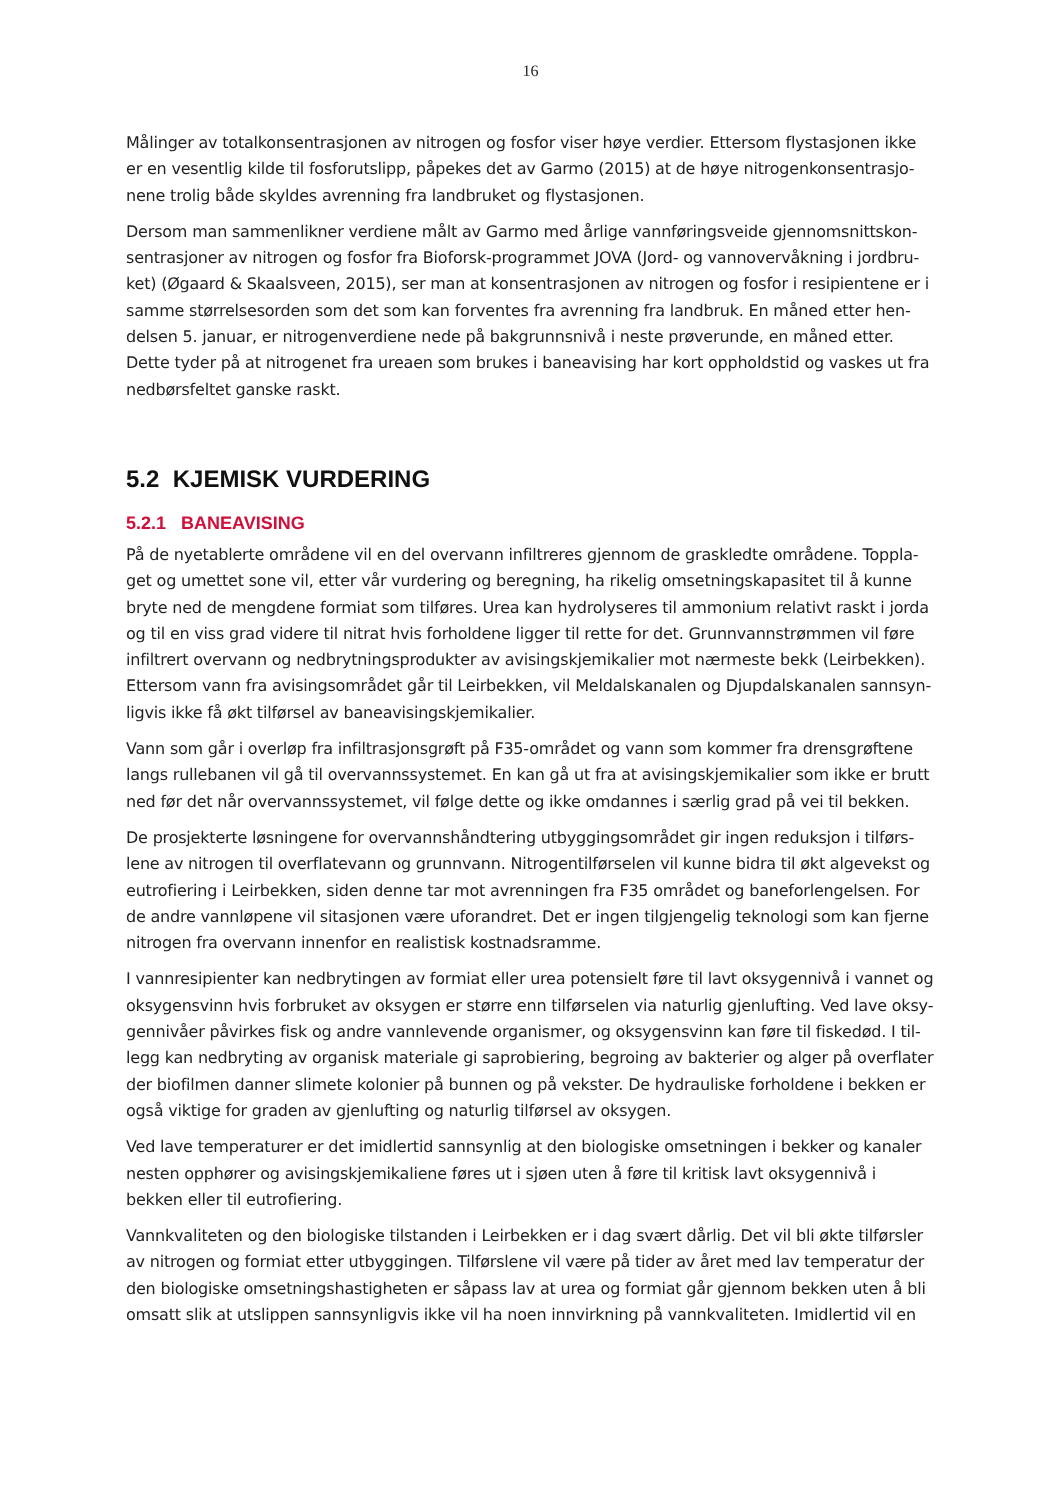16
Målinger av totalkonsentrasjonen av nitrogen og fosfor viser høye verdier. Ettersom flystasjonen ikke er en vesentlig kilde til fosforutslipp, påpekes det av Garmo (2015) at de høye nitrogenkonsentrasjo­nene trolig både skyldes avrenning fra landbruket og flystasjonen.
Dersom man sammenlikner verdiene målt av Garmo med årlige vannføringsveide gjennomsnittskon­sentrasjoner av nitrogen og fosfor fra Bioforsk-programmet JOVA (Jord- og vannovervåkning i jordbru­ket) (Øgaard & Skaalsveen, 2015), ser man at konsentrasjonen av nitrogen og fosfor i resipientene er i samme størrelsesorden som det som kan forventes fra avrenning fra landbruk. En måned etter hen­delsen 5. januar, er nitrogenverdiene nede på bakgrunnsnivå i neste prøverunde, en måned etter. Dette tyder på at nitrogenet fra ureaen som brukes i baneavising har kort oppholdstid og vaskes ut fra nedbørsfeltet ganske raskt.
5.2 KJEMISK VURDERING
5.2.1 BANEAVISING
På de nyetablerte områdene vil en del overvann infiltreres gjennom de graskledte områdene. Toppla­get og umettet sone vil, etter vår vurdering og beregning, ha rikelig omsetningskapasitet til å kunne bryte ned de mengdene formiat som tilføres. Urea kan hydrolyseres til ammonium relativt raskt i jorda og til en viss grad videre til nitrat hvis forholdene ligger til rette for det. Grunnvannstrømmen vil føre infiltrert overvann og nedbrytningsprodukter av avisingskjemikalier mot nærmeste bekk (Leirbekken). Ettersom vann fra avisingsområdet går til Leirbekken, vil Meldalskanalen og Djupdalskanalen sannsyn­ligvis ikke få økt tilførsel av baneavisingskjemikalier.
Vann som går i overløp fra infiltrasjonsgrøft på F35-området og vann som kommer fra drensgrøftene langs rullebanen vil gå til overvannssystemet. En kan gå ut fra at avisingskjemikalier som ikke er brutt ned før det når overvannssystemet, vil følge dette og ikke omdannes i særlig grad på vei til bekken.
De prosjekterte løsningene for overvannshåndtering utbyggingsområdet gir ingen reduksjon i tilførs­lene av nitrogen til overflatevann og grunnvann. Nitrogentilførselen vil kunne bidra til økt algevekst og eutrofiering i Leirbekken, siden denne tar mot avrenningen fra F35 området og baneforlengelsen. For de andre vannløpene vil sitasjonen være uforandret. Det er ingen tilgjengelig teknologi som kan fjerne nitrogen fra overvann innenfor en realistisk kostnadsramme.
I vannresipienter kan nedbrytingen av formiat eller urea potensielt føre til lavt oksygennivå i vannet og oksygensvinn hvis forbruket av oksygen er større enn tilførselen via naturlig gjenlufting. Ved lave oksy­gennivåer påvirkes fisk og andre vannlevende organismer, og oksygensvinn kan føre til fiskedød. I til­legg kan nedbryting av organisk materiale gi saprobiering, begroing av bakterier og alger på overflater der biofilmen danner slimete kolonier på bunnen og på vekster. De hydrauliske forholdene i bekken er også viktige for graden av gjenlufting og naturlig tilførsel av oksygen.
Ved lave temperaturer er det imidlertid sannsynlig at den biologiske omsetningen i bekker og kanaler nesten opphører og avisingskjemikaliene føres ut i sjøen uten å føre til kritisk lavt oksygennivå i bekken eller til eutrofiering.
Vannkvaliteten og den biologiske tilstanden i Leirbekken er i dag svært dårlig. Det vil bli økte tilførsler av nitrogen og formiat etter utbyggingen. Tilførslene vil være på tider av året med lav temperatur der den biologiske omsetningshastigheten er såpass lav at urea og formiat går gjennom bekken uten å bli omsatt slik at utslippen sannsynligvis ikke vil ha noen innvirkning på vannkvaliteten. Imidlertid vil en